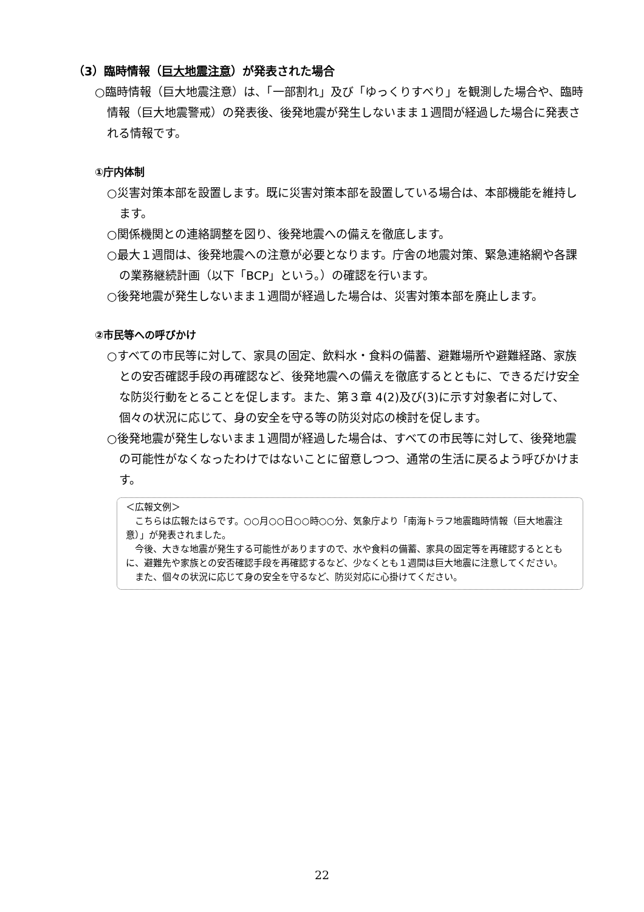（3）臨時情報（巨大地震注意）が発表された場合
○臨時情報（巨大地震注意）は、「一部割れ」及び「ゆっくりすべり」を観測した場合や、臨時情報（巨大地震警戒）の発表後、後発地震が発生しないまま１週間が経過した場合に発表される情報です。
①庁内体制
○災害対策本部を設置します。既に災害対策本部を設置している場合は、本部機能を維持します。
○関係機関との連絡調整を図り、後発地震への備えを徹底します。
○最大１週間は、後発地震への注意が必要となります。庁舎の地震対策、緊急連絡網や各課の業務継続計画（以下「BCP」という。）の確認を行います。
○後発地震が発生しないまま１週間が経過した場合は、災害対策本部を廃止します。
②市民等への呼びかけ
○すべての市民等に対して、家具の固定、飲料水・食料の備蓄、避難場所や避難経路、家族との安否確認手段の再確認など、後発地震への備えを徹底するとともに、できるだけ安全な防災行動をとることを促します。また、第３章 4(2)及び(3)に示す対象者に対して、個々の状況に応じて、身の安全を守る等の防災対応の検討を促します。
○後発地震が発生しないまま１週間が経過した場合は、すべての市民等に対して、後発地震の可能性がなくなったわけではないことに留意しつつ、通常の生活に戻るよう呼びかけます。
＜広報文例＞
　こちらは広報たはらです。○○月○○日○○時○○分、気象庁より「南海トラフ地震臨時情報（巨大地震注意）」が発表されました。
　今後、大きな地震が発生する可能性がありますので、水や食料の備蓄、家具の固定等を再確認するとともに、避難先や家族との安否確認手段を再確認するなど、少なくとも１週間は巨大地震に注意してください。
　また、個々の状況に応じて身の安全を守るなど、防災対応に心掛けてください。
22